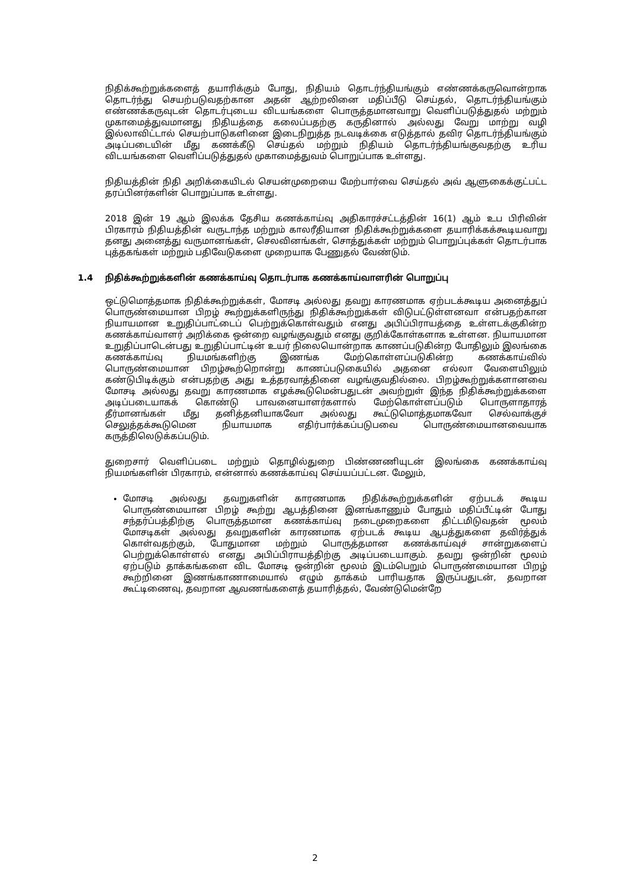நிதிக்கூற்றுக்களைத் தயாரிக்கும் போது, நிதியம் தொடர்ந்தியங்கும் எண்ணக்கருவொன்றாக தொடர்ந்து செயற்படுவதற்கான அதன் ஆற்றலினை மதிப்பீடு செய்தல், தொடர்ந்தியங்கும் எண்ணக்கருவுடன் தொடர்புடைய விடயங்களை பொருத்தமானவாறு வெளிப்படுத்துதல் மற்றும் முகாமைத்துவமானது நிதியத்தை கலைப்பதற்கு கருதினால் அல்லது வேறு மாற்று வழி இல்லாவிட்டால் செயற்பாடுகளினை இடைநிறுத்த நடவடிக்கை எடுத்தால் தவிர தொடர்ந்தியங்கும் அடிப்படையின் மீது கணக்கீடு செய்தல் மற்றும் நிதியம் தொடர்ந்தியங்குவதற்கு உரிய விடயங்களை வெளிப்படுத்துதல் முகாமைத்துவம் பொறுப்பாக உள்ளது.
நிதியத்தின் நிதி அறிக்கையிடல் செயன்முறையை மேற்பார்வை செய்தல் அவ் ஆளுகைக்குட்பட்ட தரப்பினர்களின் பொறுப்பாக உள்ளது.
2018 இன் 19 ஆம் இலக்க தேசிய கணக்காய்வு அதிகாரச்சட்டத்தின் 16(1) ஆம் உப பிரிவின் பிரகாரம் நிதியத்தின் வருடாந்த மற்றும் காலரீதியான நிதிக்கூற்றுக்களை தயாரிக்கக்கூடியவாறு தனது அனைத்து வருமானங்கள், செலவினங்கள், சொத்துக்கள் மற்றும் பொறுப்புக்கள் தொடர்பாக புத்தகங்கள் மற்றும் பதிவேடுகளை முறையாக பேணுதல் வேண்டும்.
1.4 நிதிக்கூற்றுக்களின் கணக்காய்வு தொடர்பாக கணக்காய்வாளரின் பொறுப்பு
ஒட்டுமொத்தமாக நிதிக்கூற்றுக்கள், மோசடி அல்லது தவறு காரணமாக ஏற்படக்கூடிய அனைத்துப் பொருண்மையான பிறழ் கூற்றுக்களிருந்து நிதிக்கூற்றுக்கள் விடுபட்டுள்ளனவா என்பதற்கான நியாயமான உறுதிப்பாட்டைப் பெற்றுக்கொள்வதும் எனது அபிப்பிராயத்தை உள்ளடக்குகின்ற கணக்காய்வாளர் அறிக்கை ஒன்றை வழங்குவதும் எனது குறிக்கோள்களாக உள்ளன. நியாயமான உறுதிப்பாடென்பது உறுதிப்பாட்டின் உயர் நிலையொன்றாக காணப்படுகின்ற போதிலும் இலங்கை கணக்காய்வு நியமங்களிற்கு இணங்க மேற்கொள்ளப்படுகின்ற கணக்காய்வில் பொருண்மையான பிறழ்கூற்றொன்று காணப்படுகையில் அதனை எல்லா வேளையிலும் கண்டுபிடிக்கும் என்பதற்கு அது உத்தரவாத்தினை வழங்குவதில்லை. பிறழ்கூற்றுக்களானவை மோசடி அல்லது தவறு காரணமாக எழக்கூடுமென்பதுடன் அவற்றுள் இந்த நிதிக்கூற்றுக்களை அடிப்படையாகக் கொண்டு பாவனையாளர்களால் மேற்கொள்ளப்படும் பொருளாதாரத் தீர்மானங்கள் மீது தனித்தனியாகவோ அல்லது கூட்டுமொத்தமாகவோ செல்வாக்குச் செலுத்தக்கூடுமென நியாயமாக எதிர்பார்க்கப்படுபவை பொருண்மையானவையாக கருத்திலெடுக்கப்படும்.
துறைசார் வெளிப்படை மற்றும் தொழில்துறை பிண்ணணியுடன் இலங்கை கணக்காய்வு நியமங்களின் பிரகாரம், என்னால் கணக்காய்வு செய்யப்பட்டன. மேலும்,
மோசடி அல்லது தவறுகளின் காரணமாக நிதிக்கூற்றுக்களின் ஏற்படக் கூடிய பொருண்மையான பிறழ் கூற்று ஆபத்தினை இனங்காணும் போதும் மதிப்பீட்டின் போது சந்தர்ப்பத்திற்கு பொருத்தமான கணக்காய்வு நடைமுறைகளை திட்டமிடுவதன் மூலம் மோசடிகள் அல்லது தவறுகளின் காரணமாக ஏற்படக் கூடிய ஆபத்துகளை தவிர்த்துக் கொள்வதற்கும், போதுமான மற்றும் பொருத்தமான கணக்காய்வுச் சான்றுகளைப் பெற்றுக்கொள்ளல் எனது அபிப்பிராயத்திற்கு அடிப்படையாகும். தவறு ஒன்றின் மூலம் ஏற்படும் தாக்கங்களை விட மோசடி ஒன்றின் மூலம் இடம்பெறும் பொருண்மையான பிறழ் கூற்றினை இணங்காணாமையால் எழும் தாக்கம் பாரியதாக இருப்பதுடன், தவறான கூட்டிணைவு, தவறான ஆவணங்களைத் தயாரித்தல், வேண்டுமென்றே
2